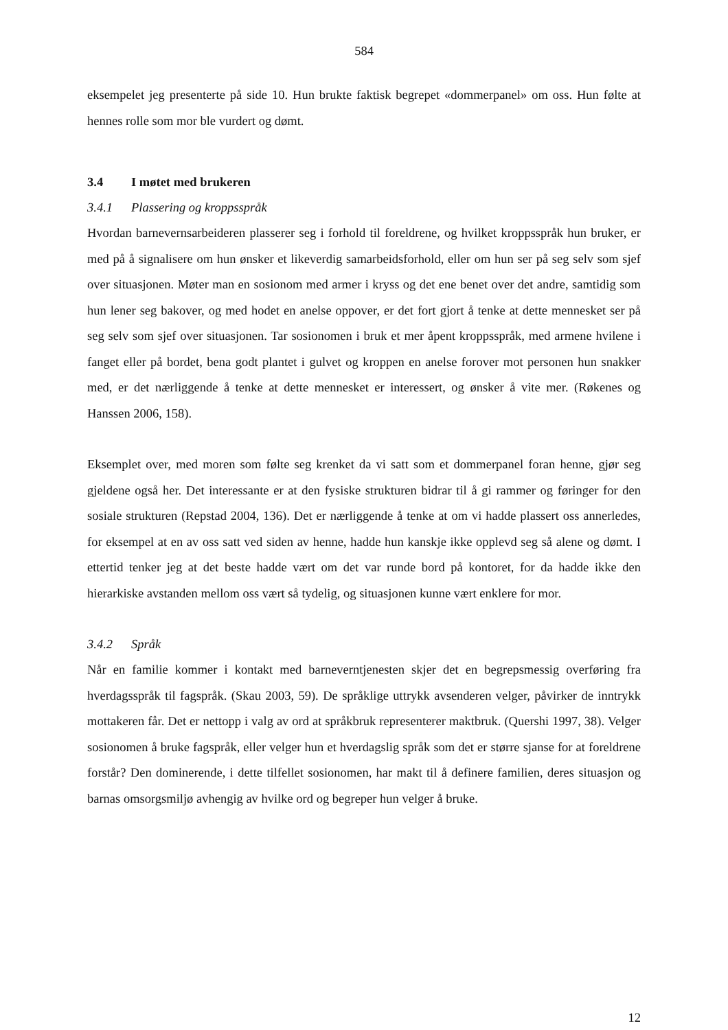584
eksempelet jeg presenterte på side 10. Hun brukte faktisk begrepet «dommerpanel» om oss. Hun følte at hennes rolle som mor ble vurdert og dømt.
3.4 I møtet med brukeren
3.4.1 Plassering og kroppsspråk
Hvordan barnevernsarbeideren plasserer seg i forhold til foreldrene, og hvilket kroppsspråk hun bruker, er med på å signalisere om hun ønsker et likeverdig samarbeidsforhold, eller om hun ser på seg selv som sjef over situasjonen. Møter man en sosionom med armer i kryss og det ene benet over det andre, samtidig som hun lener seg bakover, og med hodet en anelse oppover, er det fort gjort å tenke at dette mennesket ser på seg selv som sjef over situasjonen. Tar sosionomen i bruk et mer åpent kroppsspråk, med armene hvilene i fanget eller på bordet, bena godt plantet i gulvet og kroppen en anelse forover mot personen hun snakker med, er det nærliggende å tenke at dette mennesket er interessert, og ønsker å vite mer. (Røkenes og Hanssen 2006, 158).
Eksemplet over, med moren som følte seg krenket da vi satt som et dommerpanel foran henne, gjør seg gjeldene også her. Det interessante er at den fysiske strukturen bidrar til å gi rammer og føringer for den sosiale strukturen (Repstad 2004, 136). Det er nærliggende å tenke at om vi hadde plassert oss annerledes, for eksempel at en av oss satt ved siden av henne, hadde hun kanskje ikke opplevd seg så alene og dømt. I ettertid tenker jeg at det beste hadde vært om det var runde bord på kontoret, for da hadde ikke den hierarkiske avstanden mellom oss vært så tydelig, og situasjonen kunne vært enklere for mor.
3.4.2 Språk
Når en familie kommer i kontakt med barneverntjenesten skjer det en begrepsmessig overføring fra hverdagsspråk til fagspråk. (Skau 2003, 59). De språklige uttrykk avsenderen velger, påvirker de inntrykk mottakeren får. Det er nettopp i valg av ord at språkbruk representerer maktbruk. (Quershi 1997, 38). Velger sosionomen å bruke fagspråk, eller velger hun et hverdagslig språk som det er større sjanse for at foreldrene forstår? Den dominerende, i dette tilfellet sosionomen, har makt til å definere familien, deres situasjon og barnas omsorgsmiljø avhengig av hvilke ord og begreper hun velger å bruke.
12